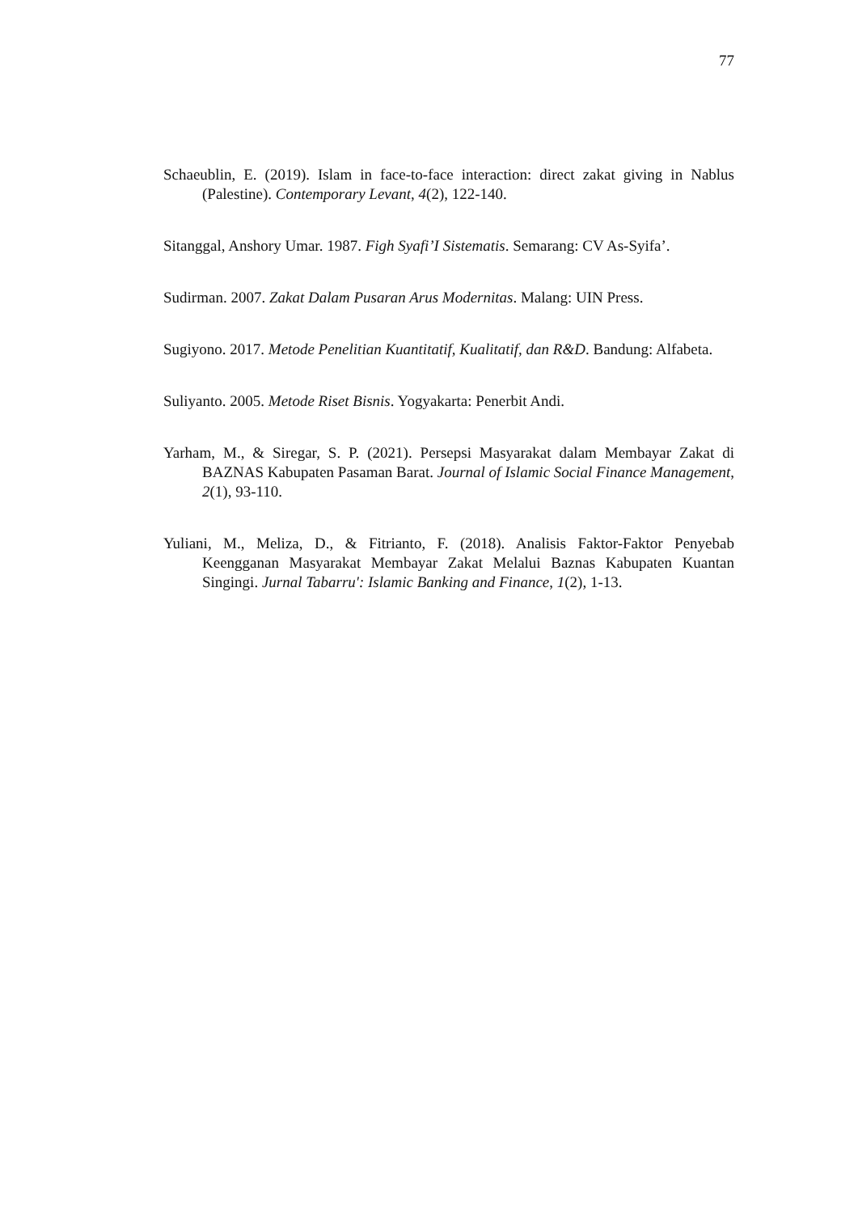77
Schaeublin, E. (2019). Islam in face-to-face interaction: direct zakat giving in Nablus (Palestine). Contemporary Levant, 4(2), 122-140.
Sitanggal, Anshory Umar. 1987. Figh Syafi’I Sistematis. Semarang: CV As-Syifa’.
Sudirman. 2007. Zakat Dalam Pusaran Arus Modernitas. Malang: UIN Press.
Sugiyono. 2017. Metode Penelitian Kuantitatif, Kualitatif, dan R&D. Bandung: Alfabeta.
Suliyanto. 2005. Metode Riset Bisnis. Yogyakarta: Penerbit Andi.
Yarham, M., & Siregar, S. P. (2021). Persepsi Masyarakat dalam Membayar Zakat di BAZNAS Kabupaten Pasaman Barat. Journal of Islamic Social Finance Management, 2(1), 93-110.
Yuliani, M., Meliza, D., & Fitrianto, F. (2018). Analisis Faktor-Faktor Penyebab Keengganan Masyarakat Membayar Zakat Melalui Baznas Kabupaten Kuantan Singingi. Jurnal Tabarru': Islamic Banking and Finance, 1(2), 1-13.